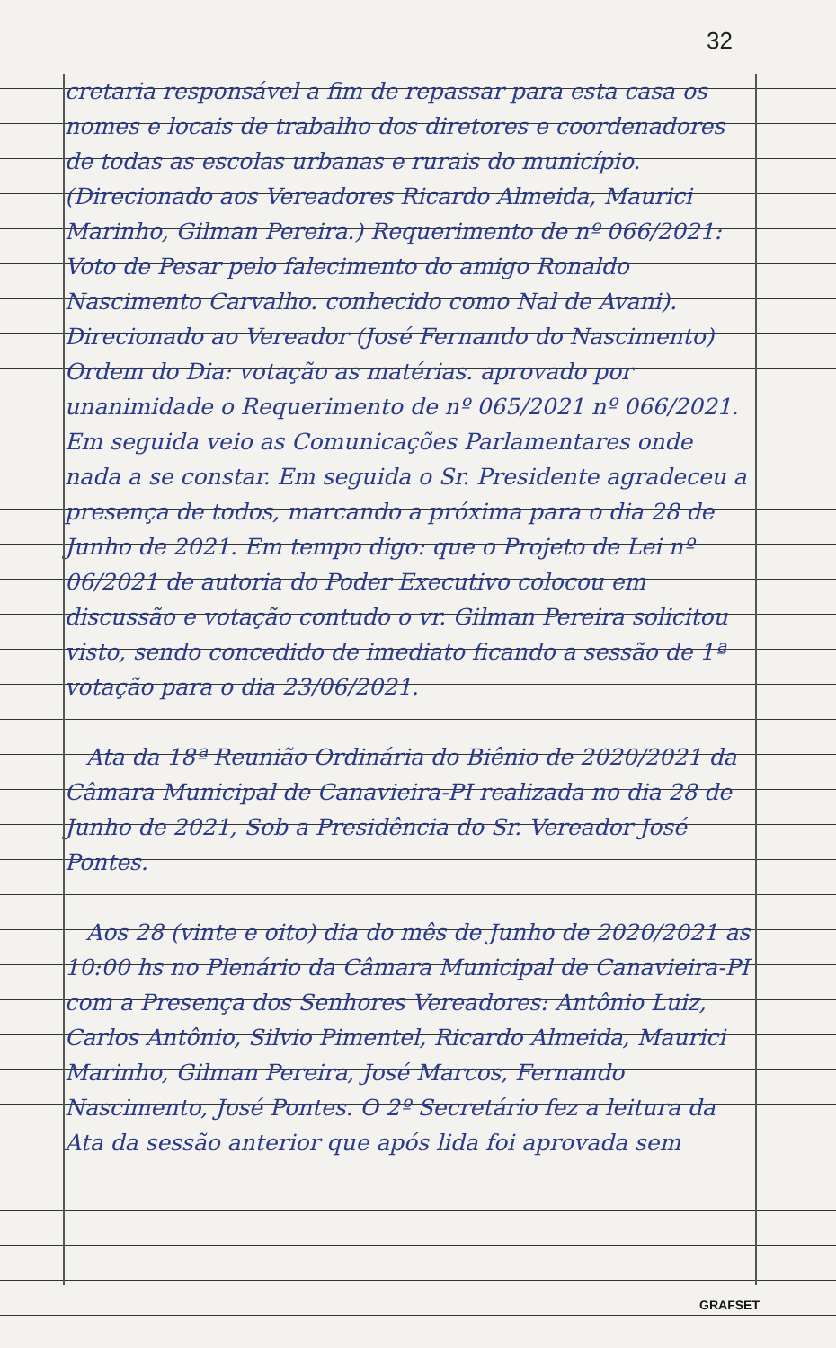32
cretaria responsável a fim de repassar para esta casa os nomes e locais de trabalho dos diretores e coordenadores de todas as escolas urbanas e rurais do município. (Direcionado aos Vereadores Ricardo Almeida, Maurici Marinho, Gilman Pereira.) Requerimento de nº 066/2021: Voto de Pesar pelo falecimento do amigo Ronaldo Nascimento Carvalho. conhecido como Nal de Avani). Direcionado ao Vereador (José Fernando do Nascimento) Ordem do Dia: votação as matérias. aprovado por unanimidade o Requerimento de nº 065/2021 nº 066/2021. Em seguida veio as Comunicações Parlamentares onde nada a se constar. Em seguida o Sr. Presidente agradeceu a presença de todos, marcando a próxima para o dia 28 de Junho de 2021. Em tempo digo: que o Projeto de Lei nº 06/2021 de autoria do Poder Executivo colocou em discussão e votação contudo o vr. Gilman Pereira solicitou visto, sendo concedido de imediato ficando a sessão de 1ª votação para o dia 23/06/2021.
Ata da 18ª Reunião Ordinária do Biênio de 2020/2021 da Câmara Municipal de Canavieira-PI realizada no dia 28 de Junho de 2021, Sob a Presidência do Sr. Vereador José Pontes.
Aos 28 (vinte e oito) dia do mês de Junho de 2020/2021 as 10:00 hs no Plenário da Câmara Municipal de Canavieira-PI com a Presença dos Senhores Vereadores: Antônio Luiz, Carlos Antônio, Silvio Pimentel, Ricardo Almeida, Maurici Marinho, Gilman Pereira, José Marcos, Fernando Nascimento, José Pontes. O 2º Secretário fez a leitura da Ata da sessão anterior que após lida foi aprovada sem
GRAFSET